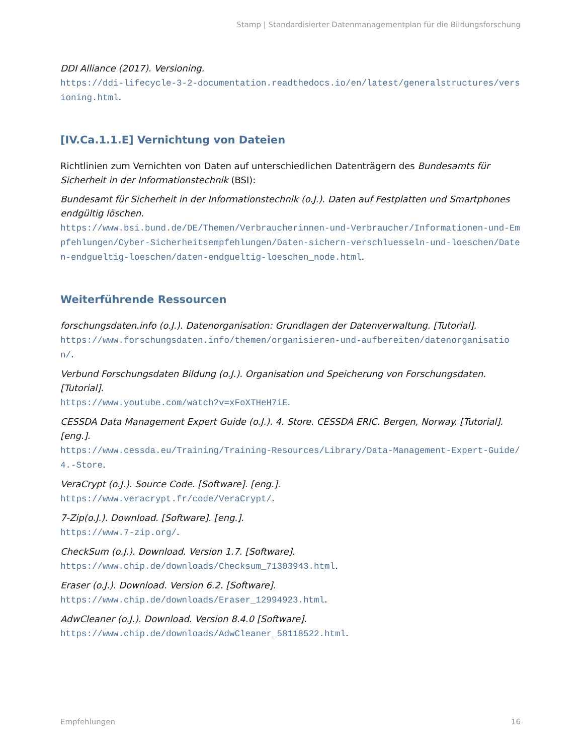Stamp | Standardisierter Datenmanagementplan für die Bildungsforschung
DDI Alliance (2017). Versioning.
https://ddi-lifecycle-3-2-documentation.readthedocs.io/en/latest/generalstructures/versioning.html.
[IV.Ca.1.1.E] Vernichtung von Dateien
Richtlinien zum Vernichten von Daten auf unterschiedlichen Datenträgern des Bundesamts für Sicherheit in der Informationstechnik (BSI):
Bundesamt für Sicherheit in der Informationstechnik (o.J.). Daten auf Festplatten und Smartphones endgültig löschen.
https://www.bsi.bund.de/DE/Themen/Verbraucherinnen-und-Verbraucher/Informationen-und-Empfehlungen/Cyber-Sicherheitsempfehlungen/Daten-sichern-verschluesseln-und-loeschen/Daten-endgueltig-loeschen/daten-endgueltig-loeschen_node.html.
Weiterführende Ressourcen
forschungsdaten.info (o.J.). Datenorganisation: Grundlagen der Datenverwaltung. [Tutorial].
https://www.forschungsdaten.info/themen/organisieren-und-aufbereiten/datenorganisation/.
Verbund Forschungsdaten Bildung (o.J.). Organisation und Speicherung von Forschungsdaten. [Tutorial].
https://www.youtube.com/watch?v=xFoXTHeH7iE.
CESSDA Data Management Expert Guide (o.J.). 4. Store. CESSDA ERIC. Bergen, Norway. [Tutorial]. [eng.].
https://www.cessda.eu/Training/Training-Resources/Library/Data-Management-Expert-Guide/4.-Store.
VeraCrypt (o.J.). Source Code. [Software]. [eng.].
https://www.veracrypt.fr/code/VeraCrypt/.
7-Zip(o.J.). Download. [Software]. [eng.].
https://www.7-zip.org/.
CheckSum (o.J.). Download. Version 1.7. [Software].
https://www.chip.de/downloads/Checksum_71303943.html.
Eraser (o.J.). Download. Version 6.2. [Software].
https://www.chip.de/downloads/Eraser_12994923.html.
AdwCleaner (o.J.). Download. Version 8.4.0 [Software].
https://www.chip.de/downloads/AdwCleaner_58118522.html.
Empfehlungen 16